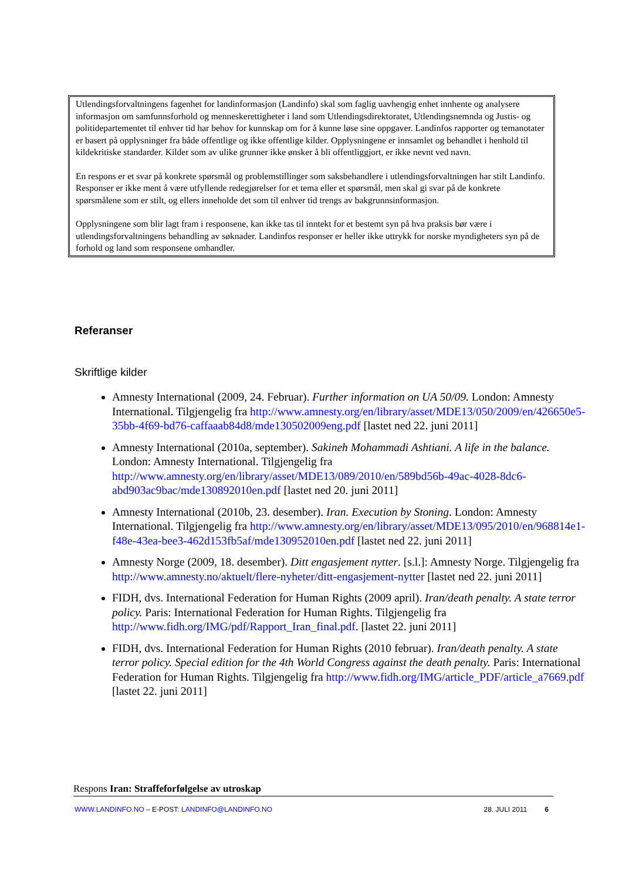Utlendingsforvaltningens fagenhet for landinformasjon (Landinfo) skal som faglig uavhengig enhet innhente og analysere informasjon om samfunnsforhold og menneskerettigheter i land som Utlendingsdirektoratet, Utlendingsnemnda og Justis- og politidepartementet til enhver tid har behov for kunnskap om for å kunne løse sine oppgaver. Landinfos rapporter og temanotater er basert på opplysninger fra både offentlige og ikke offentlige kilder. Opplysningene er innsamlet og behandlet i henhold til kildekritiske standarder. Kilder som av ulike grunner ikke ønsker å bli offentliggjort, er ikke nevnt ved navn.
En respons er et svar på konkrete spørsmål og problemstillinger som saksbehandlere i utlendingsforvaltningen har stilt Landinfo. Responser er ikke ment å være utfyllende redegjørelser for et tema eller et spørsmål, men skal gi svar på de konkrete spørsmålene som er stilt, og ellers inneholde det som til enhver tid trengs av bakgrunnsinformasjon.
Opplysningene som blir lagt fram i responsene, kan ikke tas til inntekt for et bestemt syn på hva praksis bør være i utlendingsforvaltningens behandling av søknader. Landinfos responser er heller ikke uttrykk for norske myndigheters syn på de forhold og land som responsene omhandler.
Referanser
Skriftlige kilder
Amnesty International (2009, 24. Februar). Further information on UA 50/09. London: Amnesty International. Tilgjengelig fra http://www.amnesty.org/en/library/asset/MDE13/050/2009/en/426650e5-35bb-4f69-bd76-caffaaab84d8/mde130502009eng.pdf [lastet ned 22. juni 2011]
Amnesty International (2010a, september). Sakineh Mohammadi Ashtiani. A life in the balance. London: Amnesty International. Tilgjengelig fra http://www.amnesty.org/en/library/asset/MDE13/089/2010/en/589bd56b-49ac-4028-8dc6-abd903ac9bac/mde130892010en.pdf [lastet ned 20. juni 2011]
Amnesty International (2010b, 23. desember). Iran. Execution by Stoning. London: Amnesty International. Tilgjengelig fra http://www.amnesty.org/en/library/asset/MDE13/095/2010/en/968814e1-f48e-43ea-bee3-462d153fb5af/mde130952010en.pdf [lastet ned 22. juni 2011]
Amnesty Norge (2009, 18. desember). Ditt engasjement nytter. [s.l.]: Amnesty Norge. Tilgjengelig fra http://www.amnesty.no/aktuelt/flere-nyheter/ditt-engasjement-nytter [lastet ned 22. juni 2011]
FIDH, dvs. International Federation for Human Rights (2009 april). Iran/death penalty. A state terror policy. Paris: International Federation for Human Rights. Tilgjengelig fra http://www.fidh.org/IMG/pdf/Rapport_Iran_final.pdf. [lastet 22. juni 2011]
FIDH, dvs. International Federation for Human Rights (2010 februar). Iran/death penalty. A state terror policy. Special edition for the 4th World Congress against the death penalty. Paris: International Federation for Human Rights. Tilgjengelig fra http://www.fidh.org/IMG/article_PDF/article_a7669.pdf [lastet 22. juni 2011]
Respons Iran: Straffeforfølgelse av utroskap
WWW.LANDINFO.NO – E-POST: LANDINFO@LANDINFO.NO 28. JULI 2011 6